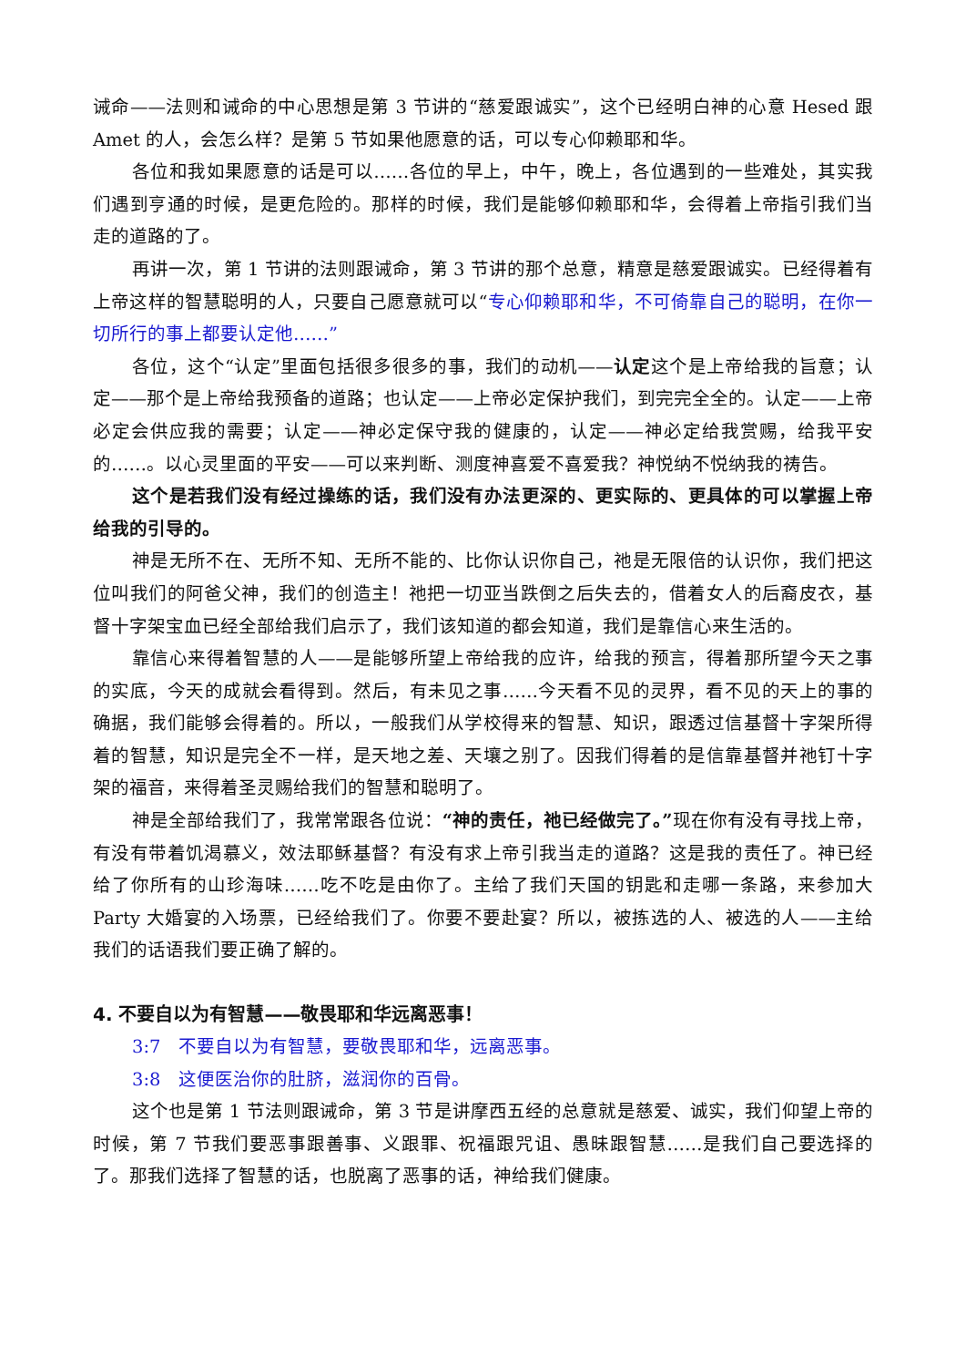诫命——法则和诫命的中心思想是第 3 节讲的“慈爱跟诚实”，这个已经明白神的心意 Hesed 跟 Amet 的人，会怎么样？是第 5 节如果他愿意的话，可以专心仰赖耶和华。
各位和我如果愿意的话是可以……各位的早上，中午，晚上，各位遇到的一些难处，其实我们遇到亨通的时候，是更危险的。那样的时候，我们是能够仰赖耶和华，会得着上帝指引我们当走的道路的了。
再讲一次，第 1 节讲的法则跟诫命，第 3 节讲的那个总意，精意是慈爱跟诚实。已经得着有上帝这样的智慧聪明的人，只要自己愿意就可以“专心仰赖耶和华，不可倚靠自己的聪明，在你一切所行的事上都要认定他……”
各位，这个“认定”里面包括很多很多的事，我们的动机——认定这个是上帝给我的旨意；认定——那个是上帝给我预备的道路；也认定——上帝必定保护我们，到完完全全的。认定——上帝必定会供应我的需要；认定——神必定保守我的健康的，认定——神必定给我赏赐，给我平安的……。以心灵里面的平安——可以来判断、测度神喜爱不喜爱我？神悦纳不悦纳我的祷告。
这个是若我们没有经过操练的话，我们没有办法更深的、更实际的、更具体的可以掌握上帝给我的引导的。
神是无所不在、无所不知、无所不能的、比你认识你自己，祂是无限倍的认识你，我们把这位叫我们的阿爸父神，我们的创造主！祂把一切亚当跌倒之后失去的，借着女人的后裔皮衣，基督十字架宝血已经全部给我们启示了，我们该知道的都会知道，我们是靠信心来生活的。
靠信心来得着智慧的人——是能够所望上帝给我的应许，给我的预言，得着那所望今天之事的实底，今天的成就会看得到。然后，有未见之事……今天看不见的灵界，看不见的天上的事的确据，我们能够会得着的。所以，一般我们从学校得来的智慧、知识，跟透过信基督十字架所得着的智慧，知识是完全不一样，是天地之差、天壤之别了。因我们得着的是信靠基督并祂钉十字架的福音，来得着圣灵赐给我们的智慧和聪明了。
神是全部给我们了，我常常跟各位说：“神的责任，祂已经做完了。”现在你有没有寻找上帝，有没有带着饥渴慕义，效法耶稣基督？有没有求上帝引我当走的道路？这是我的责任了。神已经给了你所有的山珍海味……吃不吃是由你了。主给了我们天国的钥匙和走哪一条路，来参加大 Party 大婚宴的入场票，已经给我们了。你要不要赴宴？所以，被拣选的人、被选的人——主给我们的话语我们要正确了解的。
4. 不要自以为有智慧——敬畏耶和华远离恶事！
3:7　不要自以为有智慧，要敬畏耶和华，远离恶事。
3:8　这便医治你的肚脐，滋润你的百骨。
这个也是第 1 节法则跟诫命，第 3 节是讲摩西五经的总意就是慈爱、诚实，我们仰望上帝的时候，第 7 节我们要恶事跟善事、义跟罪、祝福跟咒诅、愚昧跟智慧……是我们自己要选择的了。那我们选择了智慧的话，也脱离了恶事的话，神给我们健康。